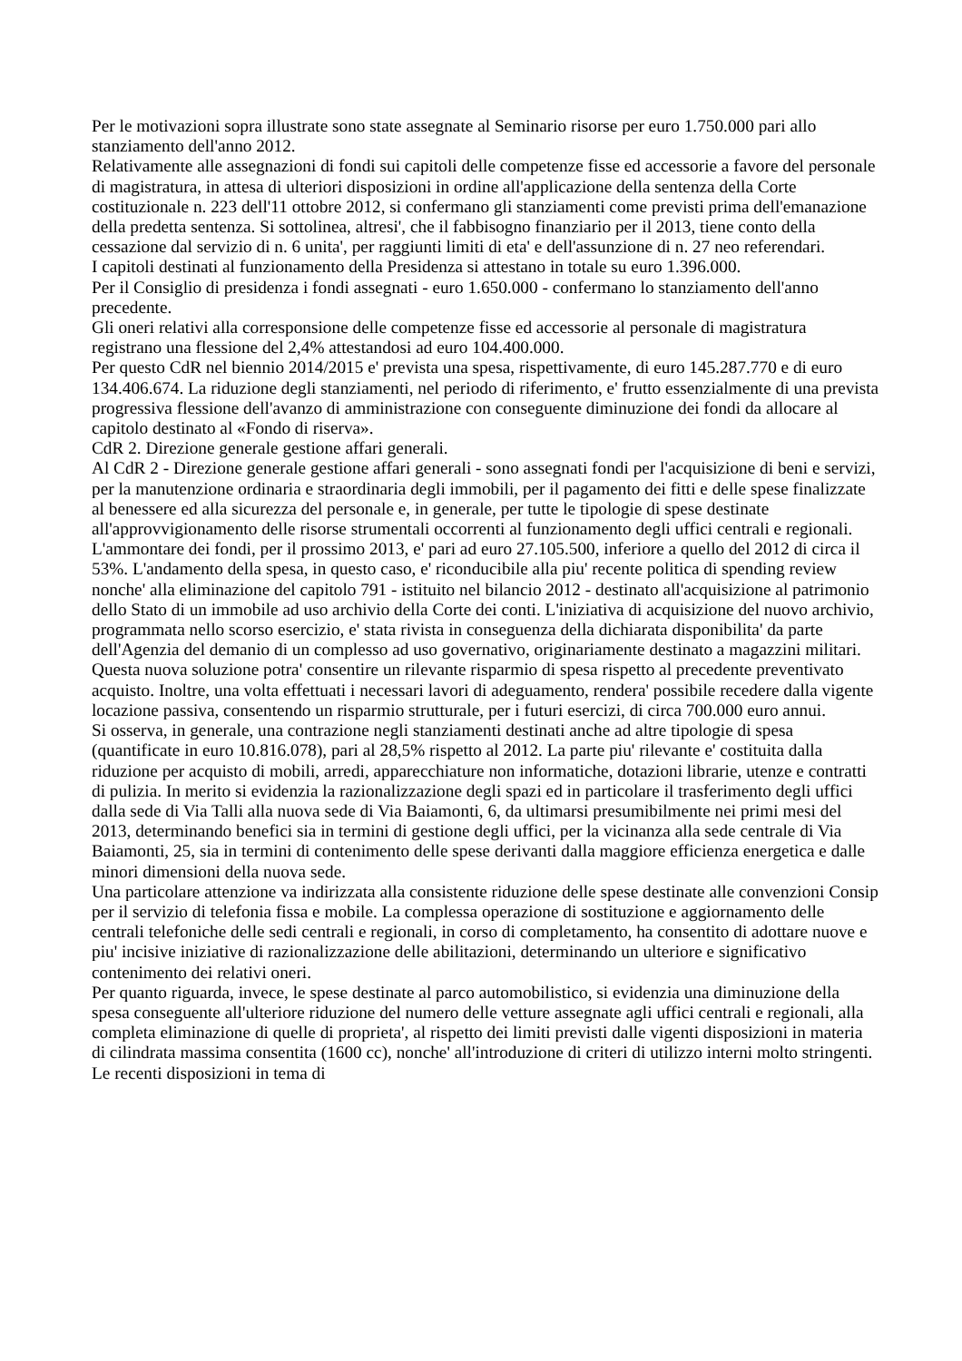Per le motivazioni sopra illustrate sono state assegnate al Seminario risorse per euro 1.750.000 pari allo stanziamento dell'anno 2012.
Relativamente alle assegnazioni di fondi sui capitoli delle competenze fisse ed accessorie a favore del personale di magistratura, in attesa di ulteriori disposizioni in ordine all'applicazione della sentenza della Corte costituzionale n. 223 dell'11 ottobre 2012, si confermano gli stanziamenti come previsti prima dell'emanazione della predetta sentenza. Si sottolinea, altresi', che il fabbisogno finanziario per il 2013, tiene conto della cessazione dal servizio di n. 6 unita', per raggiunti limiti di eta' e dell'assunzione di n. 27 neo referendari.
I capitoli destinati al funzionamento della Presidenza si attestano in totale su euro 1.396.000.
Per il Consiglio di presidenza i fondi assegnati - euro 1.650.000 - confermano lo stanziamento dell'anno precedente.
Gli oneri relativi alla corresponsione delle competenze fisse ed accessorie al personale di magistratura registrano una flessione del 2,4% attestandosi ad euro 104.400.000.
Per questo CdR nel biennio 2014/2015 e' prevista una spesa, rispettivamente, di euro 145.287.770 e di euro 134.406.674. La riduzione degli stanziamenti, nel periodo di riferimento, e' frutto essenzialmente di una prevista progressiva flessione dell'avanzo di amministrazione con conseguente diminuzione dei fondi da allocare al capitolo destinato al «Fondo di riserva».
CdR 2. Direzione generale gestione affari generali.
Al CdR 2 - Direzione generale gestione affari generali - sono assegnati fondi per l'acquisizione di beni e servizi, per la manutenzione ordinaria e straordinaria degli immobili, per il pagamento dei fitti e delle spese finalizzate al benessere ed alla sicurezza del personale e, in generale, per tutte le tipologie di spese destinate all'approvvigionamento delle risorse strumentali occorrenti al funzionamento degli uffici centrali e regionali.
L'ammontare dei fondi, per il prossimo 2013, e' pari ad euro 27.105.500, inferiore a quello del 2012 di circa il 53%. L'andamento della spesa, in questo caso, e' riconducibile alla piu' recente politica di spending review nonche' alla eliminazione del capitolo 791 - istituito nel bilancio 2012 - destinato all'acquisizione al patrimonio dello Stato di un immobile ad uso archivio della Corte dei conti. L'iniziativa di acquisizione del nuovo archivio, programmata nello scorso esercizio, e' stata rivista in conseguenza della dichiarata disponibilita' da parte dell'Agenzia del demanio di un complesso ad uso governativo, originariamente destinato a magazzini militari. Questa nuova soluzione potra' consentire un rilevante risparmio di spesa rispetto al precedente preventivato acquisto. Inoltre, una volta effettuati i necessari lavori di adeguamento, rendera' possibile recedere dalla vigente locazione passiva, consentendo un risparmio strutturale, per i futuri esercizi, di circa 700.000 euro annui.
Si osserva, in generale, una contrazione negli stanziamenti destinati anche ad altre tipologie di spesa (quantificate in euro 10.816.078), pari al 28,5% rispetto al 2012. La parte piu' rilevante e' costituita dalla riduzione per acquisto di mobili, arredi, apparecchiature non informatiche, dotazioni librarie, utenze e contratti di pulizia. In merito si evidenzia la razionalizzazione degli spazi ed in particolare il trasferimento degli uffici dalla sede di Via Talli alla nuova sede di Via Baiamonti, 6, da ultimarsi presumibilmente nei primi mesi del 2013, determinando benefici sia in termini di gestione degli uffici, per la vicinanza alla sede centrale di Via Baiamonti, 25, sia in termini di contenimento delle spese derivanti dalla maggiore efficienza energetica e dalle minori dimensioni della nuova sede.
Una particolare attenzione va indirizzata alla consistente riduzione delle spese destinate alle convenzioni Consip per il servizio di telefonia fissa e mobile. La complessa operazione di sostituzione e aggiornamento delle centrali telefoniche delle sedi centrali e regionali, in corso di completamento, ha consentito di adottare nuove e piu' incisive iniziative di razionalizzazione delle abilitazioni, determinando un ulteriore e significativo contenimento dei relativi oneri.
Per quanto riguarda, invece, le spese destinate al parco automobilistico, si evidenzia una diminuzione della spesa conseguente all'ulteriore riduzione del numero delle vetture assegnate agli uffici centrali e regionali, alla completa eliminazione di quelle di proprieta', al rispetto dei limiti previsti dalle vigenti disposizioni in materia di cilindrata massima consentita (1600 cc), nonche' all'introduzione di criteri di utilizzo interni molto stringenti. Le recenti disposizioni in tema di